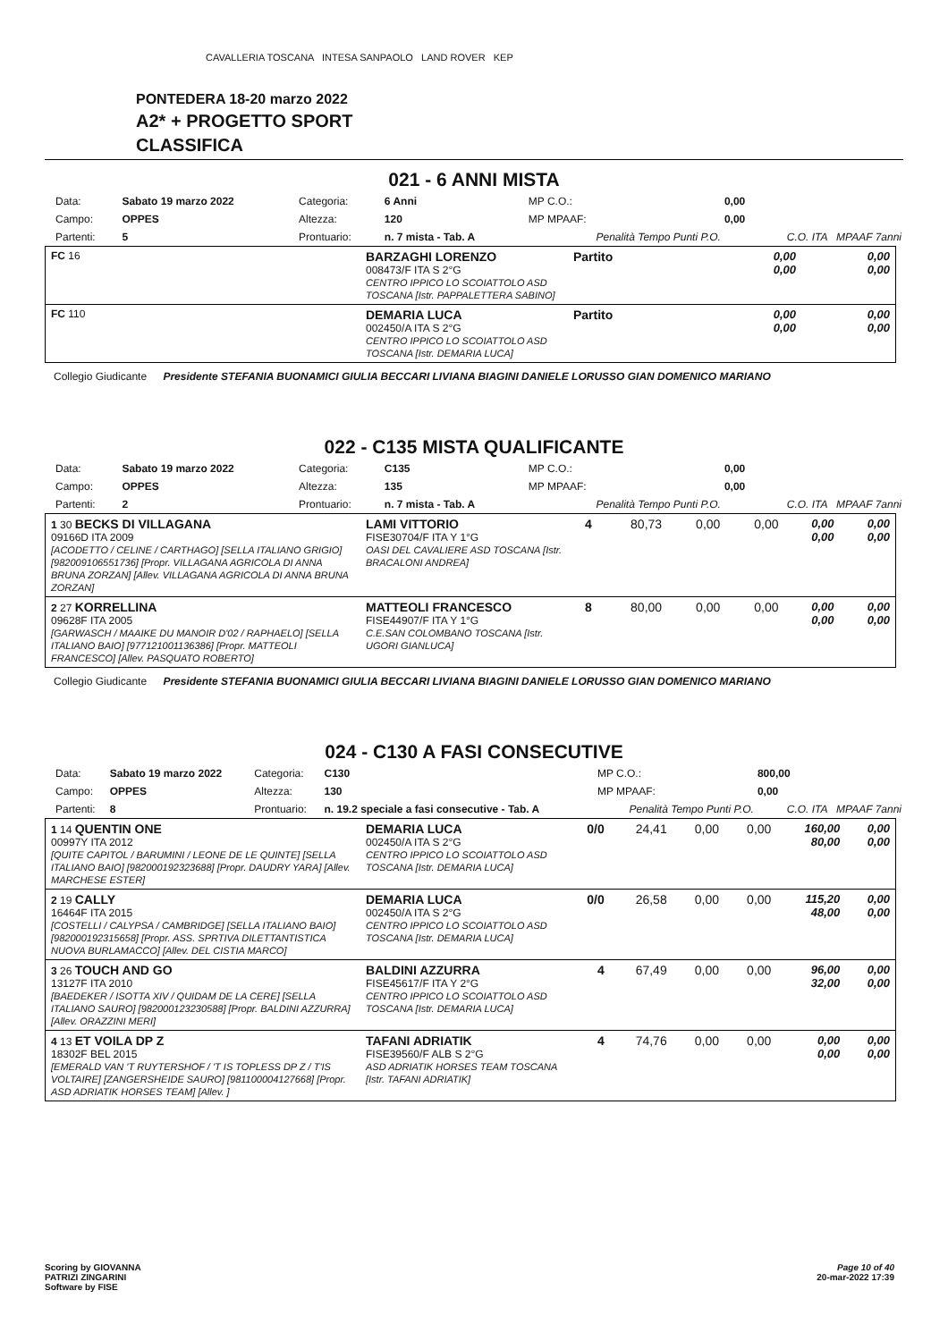CAVALLERIA TOSCANA INTESA SANPAOLO LAND ROVER KEP
PONTEDERA 18-20 marzo 2022
A2* + PROGETTO SPORT
CLASSIFICA
021 - 6 ANNI MISTA
| Data: | Sabato 19 marzo 2022 | Categoria: | 6 Anni | MP C.O.: | 0,00 |
| Campo: | OPPES | Altezza: | 120 | MP MPAAF: | 0,00 |
| Partenti: | 5 | Prontuario: | n. 7 mista - Tab. A | Penalità Tempo Punti P.O. | C.O. ITA MPAAF 7anni |
| FC 16 | BARZAGHI LORENZO 008473/F ITA S 2°G CENTRO IPPICO LO SCOIATTOLO ASD TOSCANA [Istr. PAPPALETTERA SABINO] | Partito | 0,00 0,00 | 0,00 0,00 |
| FC 110 | DEMARIA LUCA 002450/A ITA S 2°G CENTRO IPPICO LO SCOIATTOLO ASD TOSCANA [Istr. DEMARIA LUCA] | Partito | 0,00 0,00 | 0,00 0,00 |
Collegio Giudicante Presidente STEFANIA BUONAMICI GIULIA BECCARI LIVIANA BIAGINI DANIELE LORUSSO GIAN DOMENICO MARIANO
022 - C135 MISTA QUALIFICANTE
| Data: | Sabato 19 marzo 2022 | Categoria: | C135 | MP C.O.: | 0,00 |
| Campo: | OPPES | Altezza: | 135 | MP MPAAF: | 0,00 |
| Partenti: | 2 | Prontuario: | n. 7 mista - Tab. A | Penalità Tempo Punti P.O. | C.O. ITA MPAAF 7anni |
| 1 30 BECKS DI VILLAGANA 09166D ITA 2009 [ACODETTO / CELINE / CARTHAGO] [SELLA ITALIANO GRIGIO] [982009106551736] [Propr. VILLAGANA AGRICOLA DI ANNA BRUNA ZORZAN] [Allev. VILLAGANA AGRICOLA DI ANNA BRUNA ZORZAN] | LAMI VITTORIO FISE30704/F ITA Y 1°G OASI DEL CAVALIERE ASD TOSCANA [Istr. BRACALONI ANDREA] | 4 | 80,73 | 0,00 | 0,00 | 0,00 0,00 | 0,00 0,00 |
| 2 27 KORRELLINA 09628F ITA 2005 [GARWASCH / MAAIKE DU MANOIR D'02 / RAPHAELO] [SELLA ITALIANO BAIO] [977121001136386] [Propr. MATTEOLI FRANCESCO] [Allev. PASQUATO ROBERTO] | MATTEOLI FRANCESCO FISE44907/F ITA Y 1°G C.E.SAN COLOMBANO TOSCANA [Istr. UGORI GIANLUCA] | 8 | 80,00 | 0,00 | 0,00 | 0,00 0,00 | 0,00 0,00 |
Collegio Giudicante Presidente STEFANIA BUONAMICI GIULIA BECCARI LIVIANA BIAGINI DANIELE LORUSSO GIAN DOMENICO MARIANO
024 - C130 A FASI CONSECUTIVE
| Data: | Sabato 19 marzo 2022 | Categoria: | C130 | MP C.O.: | 800,00 |
| Campo: | OPPES | Altezza: | 130 | MP MPAAF: | 0,00 |
| Partenti: | 8 | Prontuario: | n. 19.2 speciale a fasi consecutive - Tab. A | Penalità Tempo Punti P.O. | C.O. ITA MPAAF 7anni |
| 1 14 QUENTIN ONE 00997Y ITA 2012 [QUITE CAPITOL / BARUMINI / LEONE DE LE QUINTE] [SELLA ITALIANO BAIO] [982000192323688] [Propr. DAUDRY YARA] [Allev. MARCHESE ESTER] | DEMARIA LUCA 002450/A ITA S 2°G CENTRO IPPICO LO SCOIATTOLO ASD TOSCANA [Istr. DEMARIA LUCA] | 0/0 | 24,41 | 0,00 | 0,00 | 160,00 80,00 | 0,00 0,00 |
| 2 19 CALLY 16464F ITA 2015 [COSTELLI / CALYPSA / CAMBRIDGE] [SELLA ITALIANO BAIO] [982000192315658] [Propr. ASS. SPRTIVA DILETTANTISTICA NUOVA BURLAMACCO] [Allev. DEL CISTIA MARCO] | DEMARIA LUCA 002450/A ITA S 2°G CENTRO IPPICO LO SCOIATTOLO ASD TOSCANA [Istr. DEMARIA LUCA] | 0/0 | 26,58 | 0,00 | 0,00 | 115,20 48,00 | 0,00 0,00 |
| 3 26 TOUCH AND GO 13127F ITA 2010 [BAEDEKER / ISOTTA XIV / QUIDAM DE LA CERE] [SELLA ITALIANO SAURO] [982000123230588] [Propr. BALDINI AZZURRA] [Allev. ORAZZINI MERI] | BALDINI AZZURRA FISE45617/F ITA Y 2°G CENTRO IPPICO LO SCOIATTOLO ASD TOSCANA [Istr. DEMARIA LUCA] | 4 | 67,49 | 0,00 | 0,00 | 96,00 32,00 | 0,00 0,00 |
| 4 13 ET VOILA DP Z 18302F BEL 2015 [EMERALD VAN 'T RUYTERSHOF / 'T IS TOPLESS DP Z / T'IS VOLTAIRE] [ZANGERSHEIDE SAURO] [981100004127668] [Propr. ASD ADRIATIK HORSES TEAM] [Allev. ] | TAFANI ADRIATIK FISE39560/F ALB S 2°G ASD ADRIATIK HORSES TEAM TOSCANA [Istr. TAFANI ADRIATIK] | 4 | 74,76 | 0,00 | 0,00 | 0,00 0,00 | 0,00 0,00 |
Scoring by GIOVANNA
PATRIZI ZINGARINI
Software by FISE
Page 10 of 40
20-mar-2022 17:39